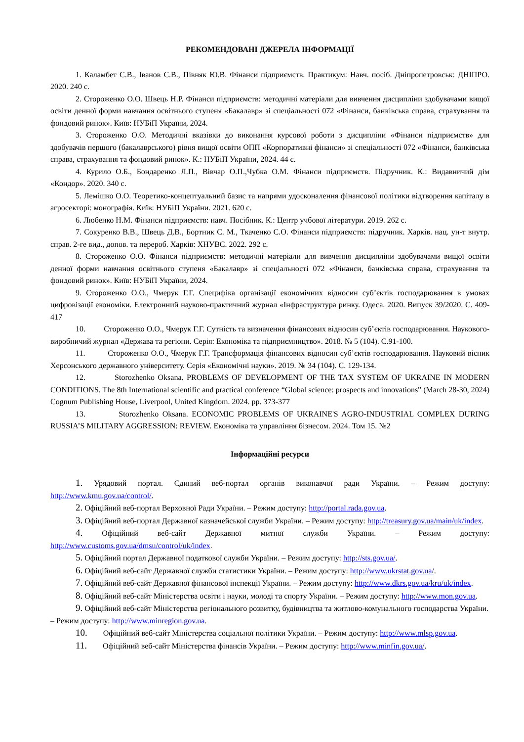РЕКОМЕНДОВАНІ ДЖЕРЕЛА ІНФОРМАЦІЇ
1. Каламбет С.В., Іванов С.В., Півняк Ю.В. Фінанси підприємств. Практикум: Навч. посіб. Дніпропетровськ: ДНІПРО. 2020. 240 с.
2. Стороженко О.О. Швець Н.Р. Фінанси підприємств: методичні матеріали для вивчення дисципліни здобувачами вищої освіти денної форми навчання освітнього ступеня «Бакалавр» зі спеціальності 072 «Фінанси, банківська справа, страхування та фондовий ринок». Київ: НУБіП України, 2024.
3. Стороженко О.О. Методичні вказівки до виконання курсової роботи з дисципліни «Фінанси підприємств» для здобувачів першого (бакалаврського) рівня вищої освіти ОПП «Корпоративні фінанси» зі спеціальності 072 «Фінанси, банківська справа, страхування та фондовий ринок». К.: НУБіП України, 2024. 44 с.
4. Курило О.Б., Бондаренко Л.П., Вівчар О.П.,Чубка О.М. Фінанси підприємств. Підручник. К.: Видавничий дім «Кондор». 2020. 340 с.
5. Лемішко О.О. Теоретико-концептуальний базис та напрями удосконалення фінансової політики відтворення капіталу в агросекторі: монографія. Київ: НУБіП України. 2021. 620 с.
6. Любенко Н.М. Фінанси підприємств: навч. Посібник. К.: Центр учбової літератури. 2019. 262 с.
7. Сокуренко В.В., Швець Д.В., Бортник С. М., Ткаченко С.О. Фінанси підприємств: підручник. Харків. нац. ун-т внутр. справ. 2-ге вид., допов. та перероб. Харків: ХНУВС. 2022. 292 с.
8. Стороженко О.О. Фінанси підприємств: методичні матеріали для вивчення дисципліни здобувачами вищої освіти денної форми навчання освітнього ступеня «Бакалавр» зі спеціальності 072 «Фінанси, банківська справа, страхування та фондовий ринок». Київ: НУБіП України, 2024.
9. Стороженко О.О., Чмерук Г.Г. Специфіка організації економічних відносин суб’єктів господарювання в умовах цифровізації економіки. Електронний науково-практичний журнал «Інфраструктура ринку. Одеса. 2020. Випуск 39/2020. С. 409-417
10. Стороженко О.О., Чмерук Г.Г. Сутність та визначення фінансових відносин суб’єктів господарювання. Наукового-виробничий журнал «Держава та регіони. Серія: Економіка та підприємництво». 2018. № 5 (104). С.91-100.
11. Стороженко О.О., Чмерук Г.Г. Трансформація фінансових відносин суб’єктів господарювання. Науковий вісник Херсонського державного університету. Серія «Економічні науки». 2019. № 34 (104). С. 129-134.
12. Storozhenko Oksana. PROBLEMS OF DEVELOPMENT OF THE TAX SYSTEM OF UKRAINE IN MODERN CONDITIONS. The 8th International scientific and practical conference “Global science: prospects and innovations” (March 28-30, 2024) Cognum Publishing House, Liverpool, United Kingdom. 2024. pp. 373-377
13. Storozhenko Oksana. ECONOMIC PROBLEMS OF UKRAINE'S AGRO-INDUSTRIAL COMPLEX DURING RUSSIA’S MILITARY AGGRESSION: REVIEW. Економіка та управління бізнесом. 2024. Том 15. №2
Інформаційні ресурси
1. Урядовий портал. Єдиний веб-портал органів виконавчої ради України. – Режим доступу: http://www.kmu.gov.ua/control/.
2. Офіційний веб-портал Верховної Ради України. – Режим доступу: http://portal.rada.gov.ua.
3. Офіційний веб-портал Державної казначейської служби України. – Режим доступу: http://treasury.gov.ua/main/uk/index.
4. Офіційний веб-сайт Державної митної служби України. – Режим доступу: http://www.customs.gov.ua/dmsu/control/uk/index.
5. Офіційний портал Державної податкової служби України. – Режим доступу: http://sts.gov.ua/.
6. Офіційний веб-сайт Державної служби статистики України. – Режим доступу: http://www.ukrstat.gov.ua/.
7. Офіційний веб-сайт Державної фінансової інспекції України. – Режим доступу: http://www.dkrs.gov.ua/kru/uk/index.
8. Офіційний веб-сайт Міністерства освіти і науки, молоді та спорту України. – Режим доступу: http://www.mon.gov.ua.
9. Офіційний веб-сайт Міністерства регіонального розвитку, будівництва та житлово-комунального господарства України. – Режим доступу: http://www.minregion.gov.ua.
10. Офіційний веб-сайт Міністерства соціальної політики України. – Режим доступу: http://www.mlsp.gov.ua.
11. Офіційний веб-сайт Міністерства фінансів України. – Режим доступу: http://www.minfin.gov.ua/.